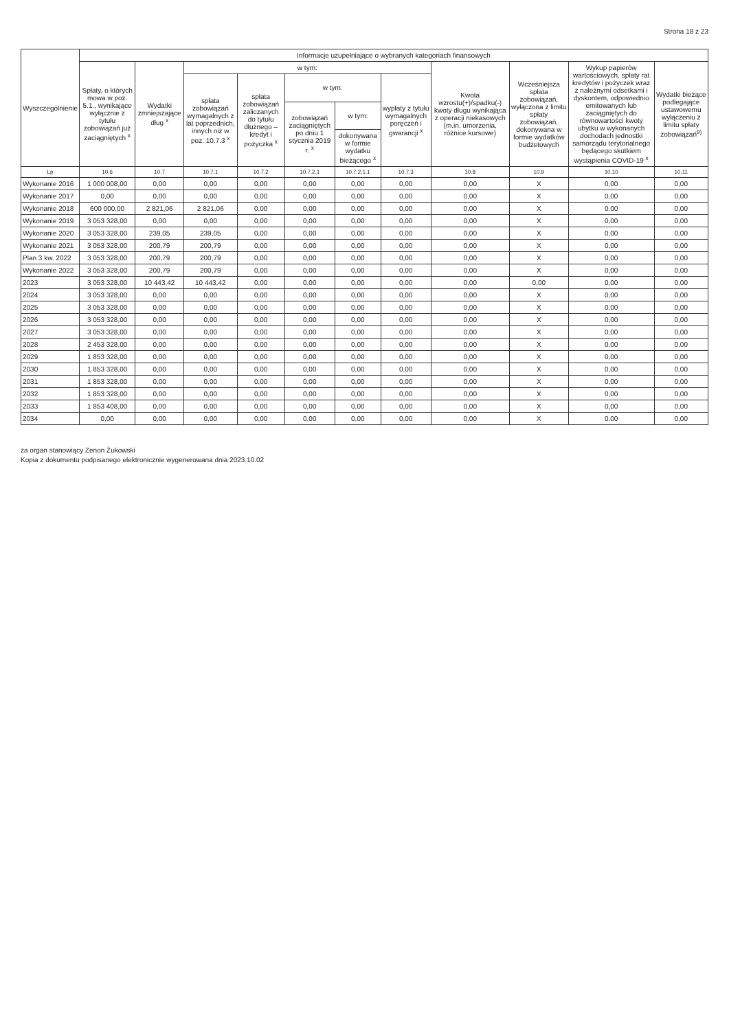Strona 18 z 23
| Wyszczególnienie | Informacje uzupełniające o wybranych kategoriach finansowych | | | | | | | | | | |
| --- | --- | --- | --- | --- | --- | --- | --- | --- | --- | --- | --- |
| | Spłaty, o których mowa w poz. 5.1., wynikające wyłącznie z tytułu zobowiązań już zaciągniętych <sup>x</sup> | Wydatki zmniejszające dług <sup>x</sup> | w tym: | | | | | Kwota wzrostu(+)/spadku(-) kwoty długu wynikająca z operacji niekasowych (m.in. umorzenia, różnice kursowe) | Wcześniejsza spłata zobowiązań, wyłączona z limitu spłaty zobowiązań, dokonywana w formie wydatków budżetowych | Wykup papierów wartościowych, spłaty rat kredytów i pożyczek wraz z należnymi odsetkami i dyskontem, odpowiednio emitowanych lub zaciągniętych do równowartości kwoty ubytku w wykonanych dochodach jednostki samorządu terytorialnego będącego skutkiem wystąpienia COVID-19 <sup>x</sup> | Wydatki bieżące podlegające ustawowemu wyłączeniu z limitu spłaty zobowiązań<sup>9)</sup> |
| | | | spłata zobowiązań wymagalnych z lat poprzednich, innych niż w poz. 10.7.3 <sup>x</sup> | spłata zobowiązań zaliczanych do tytułu dłużnego – kredyt i pożyczka <sup>x</sup> | w tym: | | wypłaty z tytułu wymagalnych poręczeń i gwarancji <sup>x</sup> | | | | |
| | | | | | zobowiązań zaciągniętych po dniu 1 stycznia 2019 r. <sup>x</sup> | w tym: | | | | | |
| | | | | | | dokonywana w formie wydatku bieżącego <sup>x</sup> | | | | | |
| Lp | 10.6 | 10.7 | 10.7.1 | 10.7.2 | 10.7.2.1 | 10.7.2.1.1 | 10.7.3 | 10.8 | 10.9 | 10.10 | 10.11 |
| Wykonanie 2016 | 1 000 008,00 | 0,00 | 0,00 | 0,00 | 0,00 | 0,00 | 0,00 | 0,00 | X | 0,00 | 0,00 |
| Wykonanie 2017 | 0,00 | 0,00 | 0,00 | 0,00 | 0,00 | 0,00 | 0,00 | 0,00 | X | 0,00 | 0,00 |
| Wykonanie 2018 | 600 000,00 | 2 821,06 | 2 821,06 | 0,00 | 0,00 | 0,00 | 0,00 | 0,00 | X | 0,00 | 0,00 |
| Wykonanie 2019 | 3 053 328,00 | 0,00 | 0,00 | 0,00 | 0,00 | 0,00 | 0,00 | 0,00 | X | 0,00 | 0,00 |
| Wykonanie 2020 | 3 053 328,00 | 239,05 | 239,05 | 0,00 | 0,00 | 0,00 | 0,00 | 0,00 | X | 0,00 | 0,00 |
| Wykonanie 2021 | 3 053 328,00 | 200,79 | 200,79 | 0,00 | 0,00 | 0,00 | 0,00 | 0,00 | X | 0,00 | 0,00 |
| Plan 3 kw. 2022 | 3 053 328,00 | 200,79 | 200,79 | 0,00 | 0,00 | 0,00 | 0,00 | 0,00 | X | 0,00 | 0,00 |
| Wykonanie 2022 | 3 053 328,00 | 200,79 | 200,79 | 0,00 | 0,00 | 0,00 | 0,00 | 0,00 | X | 0,00 | 0,00 |
| 2023 | 3 053 328,00 | 10 443,42 | 10 443,42 | 0,00 | 0,00 | 0,00 | 0,00 | 0,00 | 0,00 | 0,00 | 0,00 |
| 2024 | 3 053 328,00 | 0,00 | 0,00 | 0,00 | 0,00 | 0,00 | 0,00 | 0,00 | X | 0,00 | 0,00 |
| 2025 | 3 053 328,00 | 0,00 | 0,00 | 0,00 | 0,00 | 0,00 | 0,00 | 0,00 | X | 0,00 | 0,00 |
| 2026 | 3 053 328,00 | 0,00 | 0,00 | 0,00 | 0,00 | 0,00 | 0,00 | 0,00 | X | 0,00 | 0,00 |
| 2027 | 3 053 328,00 | 0,00 | 0,00 | 0,00 | 0,00 | 0,00 | 0,00 | 0,00 | X | 0,00 | 0,00 |
| 2028 | 2 453 328,00 | 0,00 | 0,00 | 0,00 | 0,00 | 0,00 | 0,00 | 0,00 | X | 0,00 | 0,00 |
| 2029 | 1 853 328,00 | 0,00 | 0,00 | 0,00 | 0,00 | 0,00 | 0,00 | 0,00 | X | 0,00 | 0,00 |
| 2030 | 1 853 328,00 | 0,00 | 0,00 | 0,00 | 0,00 | 0,00 | 0,00 | 0,00 | X | 0,00 | 0,00 |
| 2031 | 1 853 328,00 | 0,00 | 0,00 | 0,00 | 0,00 | 0,00 | 0,00 | 0,00 | X | 0,00 | 0,00 |
| 2032 | 1 853 328,00 | 0,00 | 0,00 | 0,00 | 0,00 | 0,00 | 0,00 | 0,00 | X | 0,00 | 0,00 |
| 2033 | 1 853 408,00 | 0,00 | 0,00 | 0,00 | 0,00 | 0,00 | 0,00 | 0,00 | X | 0,00 | 0,00 |
| 2034 | 0,00 | 0,00 | 0,00 | 0,00 | 0,00 | 0,00 | 0,00 | 0,00 | X | 0,00 | 0,00 |
za organ stanowiący Zenon Żukowski
Kopia z dokumentu podpisanego elektronicznie wygenerowana dnia 2023.10.02